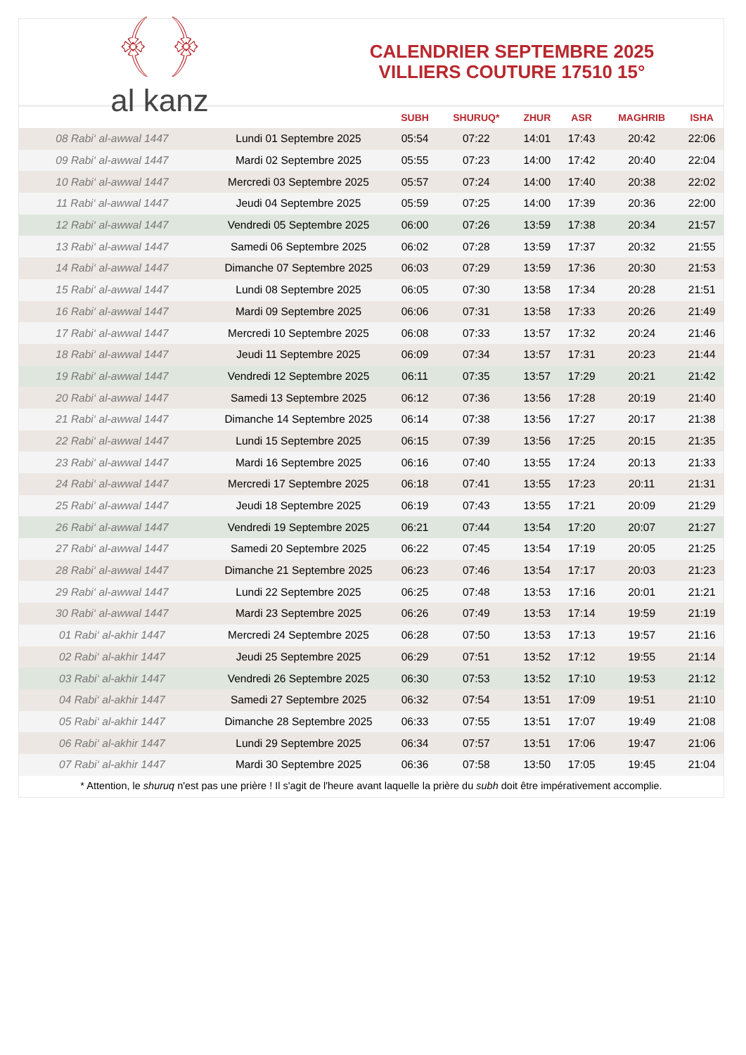﴾ ﴿
al kanz
CALENDRIER SEPTEMBRE 2025
VILLIERS COUTURE 17510 15°
| | | SUBH | SHURUQ* | ZHUR | ASR | MAGHRIB | ISHA |
| --- | --- | --- | --- | --- | --- | --- | --- |
| 08 Rabi‘ al-awwal 1447 | Lundi 01 Septembre 2025 | 05:54 | 07:22 | 14:01 | 17:43 | 20:42 | 22:06 |
| 09 Rabi‘ al-awwal 1447 | Mardi 02 Septembre 2025 | 05:55 | 07:23 | 14:00 | 17:42 | 20:40 | 22:04 |
| 10 Rabi‘ al-awwal 1447 | Mercredi 03 Septembre 2025 | 05:57 | 07:24 | 14:00 | 17:40 | 20:38 | 22:02 |
| 11 Rabi‘ al-awwal 1447 | Jeudi 04 Septembre 2025 | 05:59 | 07:25 | 14:00 | 17:39 | 20:36 | 22:00 |
| 12 Rabi‘ al-awwal 1447 | Vendredi 05 Septembre 2025 | 06:00 | 07:26 | 13:59 | 17:38 | 20:34 | 21:57 |
| 13 Rabi‘ al-awwal 1447 | Samedi 06 Septembre 2025 | 06:02 | 07:28 | 13:59 | 17:37 | 20:32 | 21:55 |
| 14 Rabi‘ al-awwal 1447 | Dimanche 07 Septembre 2025 | 06:03 | 07:29 | 13:59 | 17:36 | 20:30 | 21:53 |
| 15 Rabi‘ al-awwal 1447 | Lundi 08 Septembre 2025 | 06:05 | 07:30 | 13:58 | 17:34 | 20:28 | 21:51 |
| 16 Rabi‘ al-awwal 1447 | Mardi 09 Septembre 2025 | 06:06 | 07:31 | 13:58 | 17:33 | 20:26 | 21:49 |
| 17 Rabi‘ al-awwal 1447 | Mercredi 10 Septembre 2025 | 06:08 | 07:33 | 13:57 | 17:32 | 20:24 | 21:46 |
| 18 Rabi‘ al-awwal 1447 | Jeudi 11 Septembre 2025 | 06:09 | 07:34 | 13:57 | 17:31 | 20:23 | 21:44 |
| 19 Rabi‘ al-awwal 1447 | Vendredi 12 Septembre 2025 | 06:11 | 07:35 | 13:57 | 17:29 | 20:21 | 21:42 |
| 20 Rabi‘ al-awwal 1447 | Samedi 13 Septembre 2025 | 06:12 | 07:36 | 13:56 | 17:28 | 20:19 | 21:40 |
| 21 Rabi‘ al-awwal 1447 | Dimanche 14 Septembre 2025 | 06:14 | 07:38 | 13:56 | 17:27 | 20:17 | 21:38 |
| 22 Rabi‘ al-awwal 1447 | Lundi 15 Septembre 2025 | 06:15 | 07:39 | 13:56 | 17:25 | 20:15 | 21:35 |
| 23 Rabi‘ al-awwal 1447 | Mardi 16 Septembre 2025 | 06:16 | 07:40 | 13:55 | 17:24 | 20:13 | 21:33 |
| 24 Rabi‘ al-awwal 1447 | Mercredi 17 Septembre 2025 | 06:18 | 07:41 | 13:55 | 17:23 | 20:11 | 21:31 |
| 25 Rabi‘ al-awwal 1447 | Jeudi 18 Septembre 2025 | 06:19 | 07:43 | 13:55 | 17:21 | 20:09 | 21:29 |
| 26 Rabi‘ al-awwal 1447 | Vendredi 19 Septembre 2025 | 06:21 | 07:44 | 13:54 | 17:20 | 20:07 | 21:27 |
| 27 Rabi‘ al-awwal 1447 | Samedi 20 Septembre 2025 | 06:22 | 07:45 | 13:54 | 17:19 | 20:05 | 21:25 |
| 28 Rabi‘ al-awwal 1447 | Dimanche 21 Septembre 2025 | 06:23 | 07:46 | 13:54 | 17:17 | 20:03 | 21:23 |
| 29 Rabi‘ al-awwal 1447 | Lundi 22 Septembre 2025 | 06:25 | 07:48 | 13:53 | 17:16 | 20:01 | 21:21 |
| 30 Rabi‘ al-awwal 1447 | Mardi 23 Septembre 2025 | 06:26 | 07:49 | 13:53 | 17:14 | 19:59 | 21:19 |
| 01 Rabi‘ al-akhir 1447 | Mercredi 24 Septembre 2025 | 06:28 | 07:50 | 13:53 | 17:13 | 19:57 | 21:16 |
| 02 Rabi‘ al-akhir 1447 | Jeudi 25 Septembre 2025 | 06:29 | 07:51 | 13:52 | 17:12 | 19:55 | 21:14 |
| 03 Rabi‘ al-akhir 1447 | Vendredi 26 Septembre 2025 | 06:30 | 07:53 | 13:52 | 17:10 | 19:53 | 21:12 |
| 04 Rabi‘ al-akhir 1447 | Samedi 27 Septembre 2025 | 06:32 | 07:54 | 13:51 | 17:09 | 19:51 | 21:10 |
| 05 Rabi‘ al-akhir 1447 | Dimanche 28 Septembre 2025 | 06:33 | 07:55 | 13:51 | 17:07 | 19:49 | 21:08 |
| 06 Rabi‘ al-akhir 1447 | Lundi 29 Septembre 2025 | 06:34 | 07:57 | 13:51 | 17:06 | 19:47 | 21:06 |
| 07 Rabi‘ al-akhir 1447 | Mardi 30 Septembre 2025 | 06:36 | 07:58 | 13:50 | 17:05 | 19:45 | 21:04 |
* Attention, le shuruq n'est pas une prière ! Il s'agit de l'heure avant laquelle la prière du subh doit être impérativement accomplie.